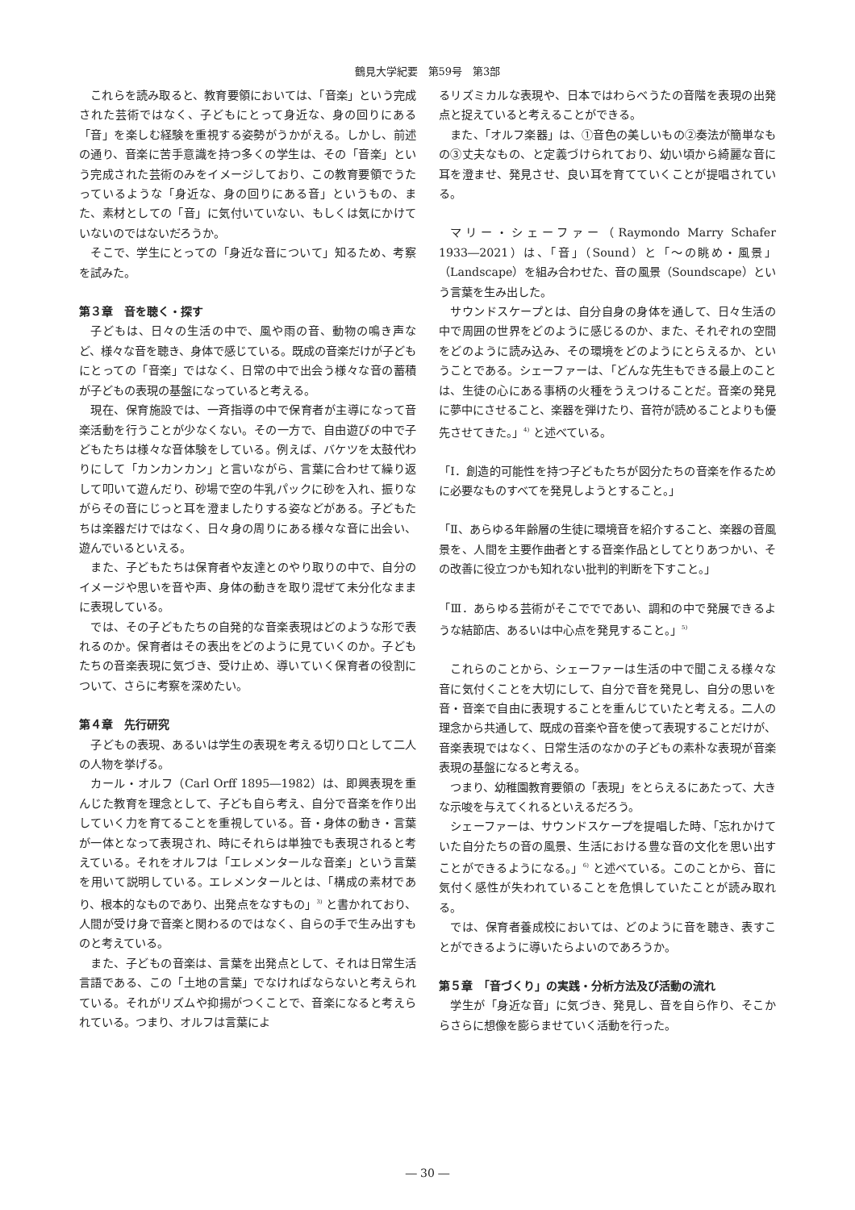鶴見大学紀要　第59号　第3部
これらを読み取ると、教育要領においては、「音楽」という完成された芸術ではなく、子どもにとって身近な、身の回りにある「音」を楽しむ経験を重視する姿勢がうかがえる。しかし、前述の通り、音楽に苦手意識を持つ多くの学生は、その「音楽」という完成された芸術のみをイメージしており、この教育要領でうたっているような「身近な、身の回りにある音」というもの、また、素材としての「音」に気付いていない、もしくは気にかけていないのではないだろうか。
そこで、学生にとっての「身近な音について」知るため、考察を試みた。
第３章　音を聴く・探す
子どもは、日々の生活の中で、風や雨の音、動物の鳴き声など、様々な音を聴き、身体で感じている。既成の音楽だけが子どもにとっての「音楽」ではなく、日常の中で出会う様々な音の蓄積が子どもの表現の基盤になっていると考える。
現在、保育施設では、一斉指導の中で保育者が主導になって音楽活動を行うことが少なくない。その一方で、自由遊びの中で子どもたちは様々な音体験をしている。例えば、バケツを太鼓代わりにして「カンカンカン」と言いながら、言葉に合わせて繰り返して叩いて遊んだり、砂場で空の牛乳パックに砂を入れ、振りながらその音にじっと耳を澄ましたりする姿などがある。子どもたちは楽器だけではなく、日々身の周りにある様々な音に出会い、遊んでいるといえる。
また、子どもたちは保育者や友達とのやり取りの中で、自分のイメージや思いを音や声、身体の動きを取り混ぜて未分化なままに表現している。
では、その子どもたちの自発的な音楽表現はどのような形で表れるのか。保育者はその表出をどのように見ていくのか。子どもたちの音楽表現に気づき、受け止め、導いていく保育者の役割について、さらに考察を深めたい。
第４章　先行研究
子どもの表現、あるいは学生の表現を考える切り口として二人の人物を挙げる。
カール・オルフ（Carl Orff 1895―1982）は、即興表現を重んじた教育を理念として、子ども自ら考え、自分で音楽を作り出していく力を育てることを重視している。音・身体の動き・言葉が一体となって表現され、時にそれらは単独でも表現されると考えている。それをオルフは「エレメンタールな音楽」という言葉を用いて説明している。エレメンタールとは、「構成の素材であり、根本的なものであり、出発点をなすもの」<sup>3)</sup> と書かれており、人間が受け身で音楽と関わるのではなく、自らの手で生み出すものと考えている。
また、子どもの音楽は、言葉を出発点として、それは日常生活言語である、この「土地の言葉」でなければならないと考えられている。それがリズムや抑揚がつくことで、音楽になると考えられている。つまり、オルフは言葉によ
るリズミカルな表現や、日本ではわらべうたの音階を表現の出発点と捉えていると考えることができる。
また、「オルフ楽器」は、①音色の美しいもの②奏法が簡単なもの③丈夫なもの、と定義づけられており、幼い頃から綺麗な音に耳を澄ませ、発見させ、良い耳を育てていくことが提唱されている。
マリー・シェーファー（Raymondo Marry Schafer 1933―2021）は、「音」（Sound）と「〜の眺め・風景」（Landscape）を組み合わせた、音の風景（Soundscape）という言葉を生み出した。
サウンドスケープとは、自分自身の身体を通して、日々生活の中で周囲の世界をどのように感じるのか、また、それぞれの空間をどのように読み込み、その環境をどのようにとらえるか、ということである。シェーファーは、「どんな先生もできる最上のことは、生徒の心にある事柄の火種をうえつけることだ。音楽の発見に夢中にさせること、楽器を弾けたり、音符が読めることよりも優先させてきた。」<sup>4)</sup> と述べている。
「Ⅰ．創造的可能性を持つ子どもたちが図分たちの音楽を作るために必要なものすべてを発見しようとすること。」
「Ⅱ、あらゆる年齢層の生徒に環境音を紹介すること、楽器の音風景を、人間を主要作曲者とする音楽作品としてとりあつかい、その改善に役立つかも知れない批判的判断を下すこと。」
「Ⅲ．あらゆる芸術がそこででであい、調和の中で発展できるような結節店、あるいは中心点を発見すること。」<sup>5)</sup>
これらのことから、シェーファーは生活の中で聞こえる様々な音に気付くことを大切にして、自分で音を発見し、自分の思いを音・音楽で自由に表現することを重んじていたと考える。二人の理念から共通して、既成の音楽や音を使って表現することだけが、音楽表現ではなく、日常生活のなかの子どもの素朴な表現が音楽表現の基盤になると考える。
つまり、幼稚園教育要領の「表現」をとらえるにあたって、大きな示唆を与えてくれるといえるだろう。
シェーファーは、サウンドスケープを提唱した時、「忘れかけていた自分たちの音の風景、生活における豊な音の文化を思い出すことができるようになる。」<sup>6)</sup> と述べている。このことから、音に気付く感性が失われていることを危惧していたことが読み取れる。
では、保育者養成校においては、どのように音を聴き、表すことができるように導いたらよいのであろうか。
第５章　「音づくり」の実践・分析方法及び活動の流れ
学生が「身近な音」に気づき、発見し、音を自ら作り、そこからさらに想像を膨らませていく活動を行った。
― 30 ―